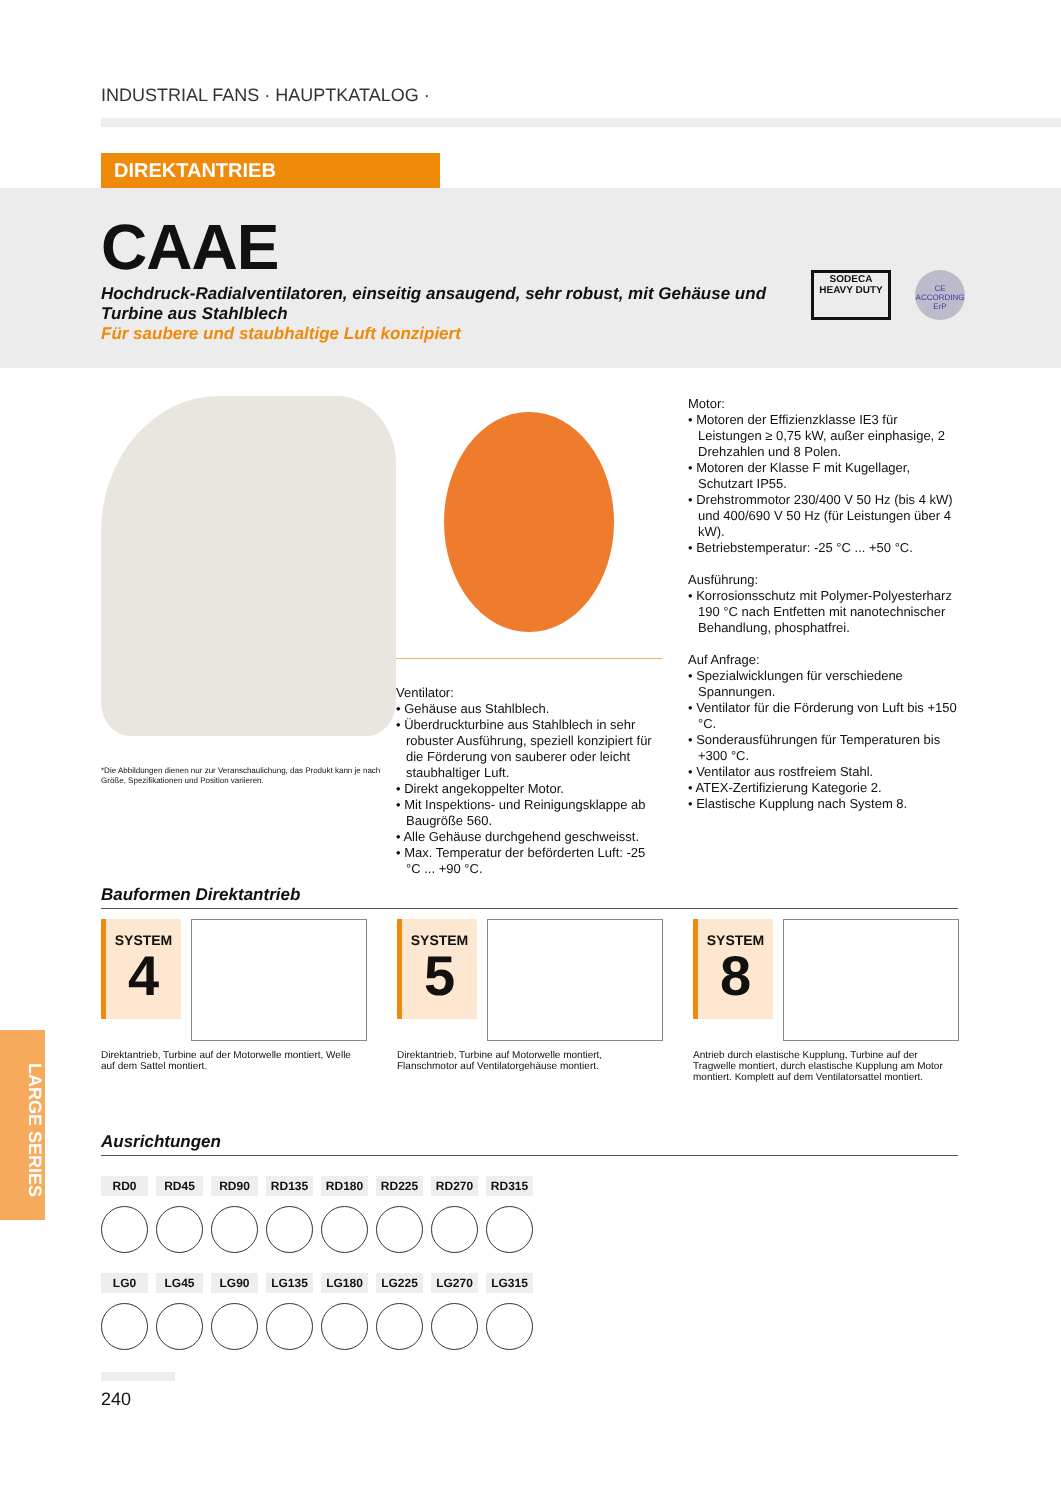INDUSTRIAL FANS · HAUPTKATALOG ·
DIREKTANTRIEB
CAAE
Hochdruck-Radialventilatoren, einseitig ansaugend, sehr robust, mit Gehäuse und Turbine aus Stahlblech
Für saubere und staubhaltige Luft konzipiert
SODECA
HEAVY DUTY
CE
ACCORDING ErP
*Die Abbildungen dienen nur zur Veranschaulichung, das Produkt kann je nach Größe, Spezifikationen und Position variieren.
Ventilator:
• Gehäuse aus Stahlblech.
• Überdruckturbine aus Stahlblech in sehr robuster Ausführung, speziell konzipiert für die Förderung von sauberer oder leicht staubhaltiger Luft.
• Direkt angekoppelter Motor.
• Mit Inspektions- und Reinigungsklappe ab Baugröße 560.
• Alle Gehäuse durchgehend geschweisst.
• Max. Temperatur der beförderten Luft: -25 °C ... +90 °C.
Motor:
• Motoren der Effizienzklasse IE3 für Leistungen ≥ 0,75 kW, außer einphasige, 2 Drehzahlen und 8 Polen.
• Motoren der Klasse F mit Kugellager, Schutzart IP55.
• Drehstrommotor 230/400 V 50 Hz (bis 4 kW) und 400/690 V 50 Hz (für Leistungen über 4 kW).
• Betriebstemperatur: -25 °C ... +50 °C.
Ausführung:
• Korrosionsschutz mit Polymer-Polyesterharz 190 °C nach Entfetten mit nanotechnischer Behandlung, phosphatfrei.
Auf Anfrage:
• Spezialwicklungen für verschiedene Spannungen.
• Ventilator für die Förderung von Luft bis +150 °C.
• Sonderausführungen für Temperaturen bis +300 °C.
• Ventilator aus rostfreiem Stahl.
• ATEX-Zertifizierung Kategorie 2.
• Elastische Kupplung nach System 8.
Bauformen Direktantrieb
SYSTEM
4
Direktantrieb, Turbine auf der Motorwelle montiert, Welle auf dem Sattel montiert.
SYSTEM
5
Direktantrieb, Turbine auf Motorwelle montiert, Flanschmotor auf Ventilatorgehäuse montiert.
SYSTEM
8
Antrieb durch elastische Kupplung, Turbine auf der Tragwelle montiert, durch elastische Kupplung am Motor montiert. Komplett auf dem Ventilatorsattel montiert.
Ausrichtungen
RD0 RD45 RD90 RD135 RD180 RD225 RD270 RD315
LG0 LG45 LG90 LG135 LG180 LG225 LG270 LG315
240
LARGE SERIES